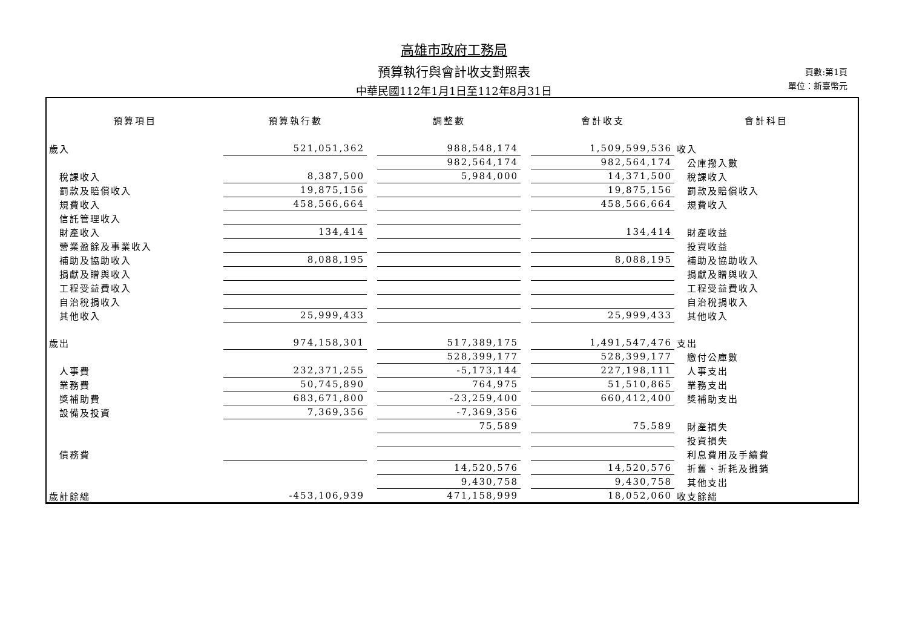高雄市政府工務局
預算執行與會計收支對照表
中華民國112年1月1日至112年8月31日
頁數:第1頁
單位：新臺幣元
| 預算項目 | 預算執行數 | | 調整數 | | 會計收支 | 會計科目 |
| --- | --- | --- | --- | --- | --- | --- |
| 歲入 | 521,051,362 | | 988,548,174 | | 1,509,599,536 | 收入 |
| | | | 982,564,174 | | 982,564,174 | 公庫撥入數 |
| 稅課收入 | 8,387,500 | | 5,984,000 | | 14,371,500 | 稅課收入 |
| 罰款及賠償收入 | 19,875,156 | | | | 19,875,156 | 罰款及賠償收入 |
| 規費收入 | 458,566,664 | | | | 458,566,664 | 規費收入 |
| 信託管理收入 | | | | | | |
| 財產收入 | 134,414 | | | | 134,414 | 財產收益 |
| 營業盈餘及事業收入 | | | | | | 投資收益 |
| 補助及協助收入 | 8,088,195 | | | | 8,088,195 | 補助及協助收入 |
| 捐獻及贈與收入 | | | | | | 捐獻及贈與收入 |
| 工程受益費收入 | | | | | | 工程受益費收入 |
| 自治稅捐收入 | | | | | | 自治稅捐收入 |
| 其他收入 | 25,999,433 | | | | 25,999,433 | 其他收入 |
| 歲出 | 974,158,301 | | 517,389,175 | | 1,491,547,476 | 支出 |
| | | | 528,399,177 | | 528,399,177 | 繳付公庫數 |
| 人事費 | 232,371,255 | | -5,173,144 | | 227,198,111 | 人事支出 |
| 業務費 | 50,745,890 | | 764,975 | | 51,510,865 | 業務支出 |
| 獎補助費 | 683,671,800 | | -23,259,400 | | 660,412,400 | 獎補助支出 |
| 設備及投資 | 7,369,356 | | -7,369,356 | | | |
| | | | 75,589 | | 75,589 | 財產損失 |
| | | | | | | 投資損失 |
| 債務費 | | | | | | 利息費用及手續費 |
| | | | 14,520,576 | | 14,520,576 | 折舊、折耗及攤銷 |
| | | | 9,430,758 | | 9,430,758 | 其他支出 |
| 歲計餘絀 | -453,106,939 | | 471,158,999 | | 18,052,060 | 收支餘絀 |